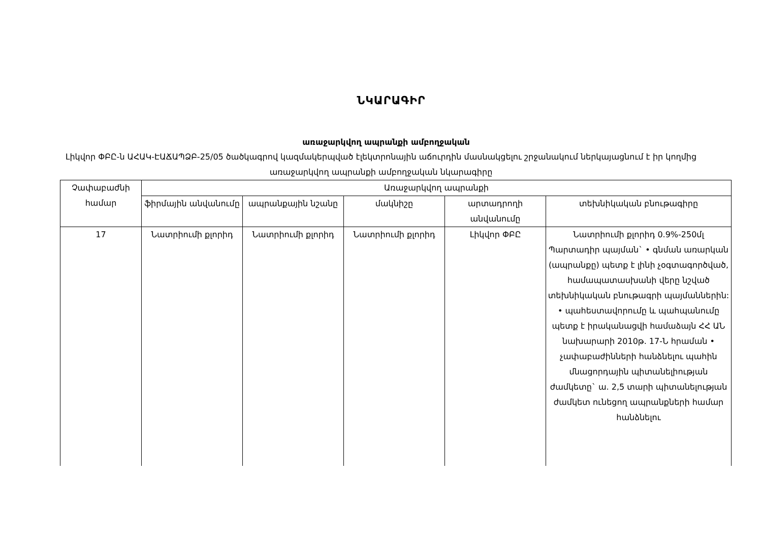ՆԿԱՐԱԳԻՐ
առաջարկվող ապրանքի ամբողջական
Լիկվոր ՓԲԸ-ն ԱՀԱԿ-ԷԱՃԱՊՁԲ-25/05 ծածկագրով կազմակերպված էլեկտրոնային աճուրդին մասնակցելու շրջանակում ներկայացնում է իր կողմից առաջարկվող ապրանքի ամբողջական նկարագիրը
| Չափաբաժնի համար | Առաջարկվող ապրանքի | | | | |
| --- | --- | --- | --- | --- | --- |
| | ֆիրմային անվանումը | ապրանքային նշանը | մակնիշը | արտադրողի անվանումը | տեխնիկական բնութագիրը |
| 17 | Նատրիումի քլորիդ | Նատրիումի քլորիդ | Նատրիումի քլորիդ | Լիկվոր ՓԲԸ | Նատրիումի քլորիդ 0.9%-250մլ Պարտադիր պայման` • գնման առարկան (ապրանքը) պետք է լինի չօգտագործված, համապատասխանի վերը նշված տեխնիկական բնութագրի պայմաններին: • պահեստավորումը և պահպանումը պետք է իրականացվի համաձայն ՀՀ ԱՆ նախարարի 2010թ. 17-Ն հրաման • չափաբաժինների հանձնելու պահին մնացորդային պիտանելիության ժամկետը` ա. 2,5 տարի պիտանելության ժամկետ ունեցող ապրանքների համար հանձնելու |